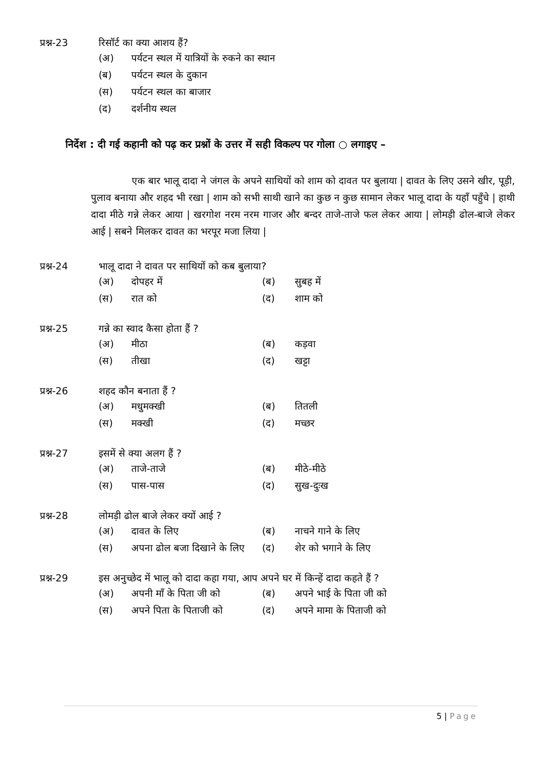प्रश्न-23 रिसॉर्ट का क्या आशय हैं?
(अ) पर्यटन स्थल में यात्रियों के रुकने का स्थान
(ब) पर्यटन स्थल के दुकान
(स) पर्यटन स्थल का बाजार
(द) दर्शनीय स्थल
निर्देश : दी गई कहानी को पढ़ कर प्रश्नों के उत्तर में सही विकल्प पर गोला ○ लगाइए –
एक बार भालू दादा ने जंगल के अपने साथियों को शाम को दावत पर बुलाया | दावत के लिए उसने खीर, पूड़ी, पुलाव बनाया और शहद भी रखा | शाम को सभी साथी खाने का कुछ न कुछ सामान लेकर भालू दादा के यहाँ पहुँचे | हाथी दादा मीठे गन्ने लेकर आया | खरगोश नरम नरम गाजर और बन्दर ताजे-ताजे फल लेकर आया | लोमड़ी ढोल-बाजे लेकर आई | सबने मिलकर दावत का भरपूर मजा लिया |
प्रश्न-24 भालू दादा ने दावत पर साथियों को कब बुलाया?
(अ) दोपहर में (ब) सुबह में
(स) रात को (द) शाम को
प्रश्न-25 गन्ने का स्वाद कैसा होता हैं ?
(अ) मीठा (ब) कड़वा
(स) तीखा (द) खट्टा
प्रश्न-26 शहद कौन बनाता हैं ?
(अ) मधुमक्खी (ब) तितली
(स) मक्खी (द) मच्छर
प्रश्न-27 इसमें से क्या अलग हैं ?
(अ) ताजे-ताजे (ब) मीठे-मीठे
(स) पास-पास (द) सुख-दुःख
प्रश्न-28 लोमड़ी ढोल बाजे लेकर क्यों आई ?
(अ) दावत के लिए (ब) नाचने गाने के लिए
(स) अपना ढोल बजा दिखाने के लिए (द) शेर को भगाने के लिए
प्रश्न-29 इस अनुच्छेद में भालू को दादा कहा गया, आप अपने घर में किन्हें दादा कहते हैं ?
(अ) अपनी माँ के पिता जी को (ब) अपने भाई के पिता जी को
(स) अपने पिता के पिताजी को (द) अपने मामा के पिताजी को
5 | Page